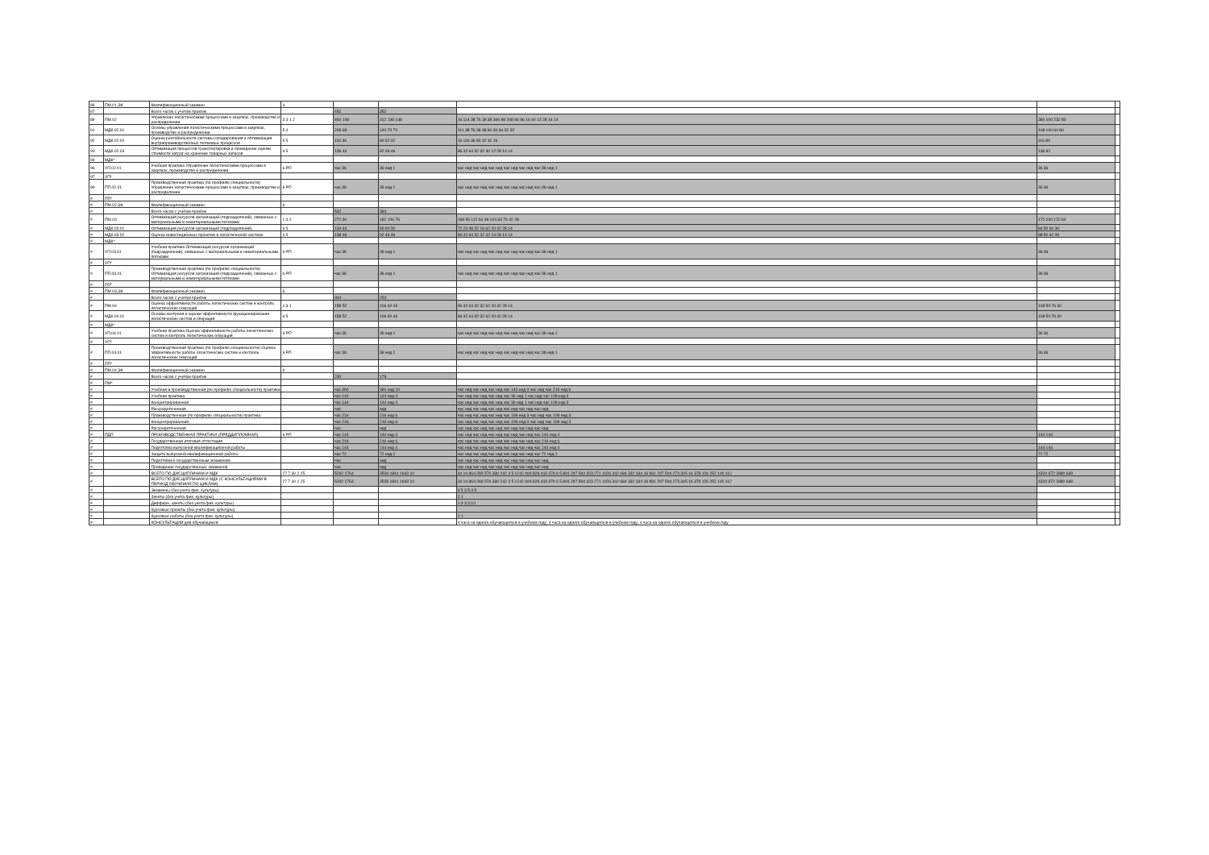| 86 | ПМ.01.ЭК | Квалификационный экзамен | 4 | | | | | |
| 87 | | Всего часов с учетом практик | | 452 | 352 | | | |
| 89 | ПМ.02 | Управление логистическими процессами в закупках, производстве и распределении | 3 3 1 2 | 460 148 | 312 148 148 | 16 114 38 76 38 38 306 98 208 96 96 16 40 12 28 14 14 | 360 100 232 80 | |
| 91 | МДК.02.01 | Основы управления логистическими процессами в закупках, производстве и распределении | 5 4 | 208 68 | 140 70 70 | 114 38 76 38 38 94 30 64 32 32 | 108 100 60 80 | |
| 92 | МДК.02.02 | Оценка рентабельности системы складирования и оптимизация внутрипроизводственных потоковых процессов | 5 5 | 116 36 | 80 32 32 | 16 116 36 80 32 32 16 | 116 80 | |
| 93 | МДК.02.03 | Оптимизация процессов транспортировки и проведение оценки стоимости затрат на хранение товарных запасов | 6 5 | 136 44 | 92 46 46 | 96 32 64 32 32 40 12 28 14 14 | 136 92 | |
| 94 | МДК* | | | | | | | |
| 96 | УП.02.01 | Учебная практика Управление логистическими процессами в закупках, производстве и распределении | 6 РП | час 36 | 36 нед 1 | час нед час нед час нед час нед час нед час 36 нед 1 | 36 36 | |
| 97 | УП* | | | | | | | |
| 99 | ПП.02.01 | Производственная практика (по профилю специальности) Управление логистическими процессами в закупках, производстве и распределении | 6 РП | час 36 | 36 нед 1 | час нед час нед час нед час нед час нед час 36 нед 1 | 36 36 | |
| # | ПП* | | | | | | | |
| # | ПМ.02.ЭК | Квалификационный экзамен | 6 | | | | | |
| # | | Всего часов с учетом практик | | 532 | 384 | | | |
| # | ПМ.03 | Оптимизация ресурсов организаций (подразделений), связанных с материальными и нематериальными потоками | 1 4 2 | 272 90 | 182 106 76 | 168 56 112 64 48 104 34 70 42 28 | 172 100 122 60 | |
| # | МДК.03.01 | Оптимизация ресурсов организаций (подразделений) | 6 5 | 134 44 | 90 60 30 | 72 24 48 32 16 62 20 42 28 14 | 84 50 60 30 | |
| # | МДК.03.02 | Оценка инвестиционных проектов в логистической системе | 6 5 | 138 46 | 92 46 46 | 96 32 64 32 32 42 14 28 14 14 | 88 50 62 30 | |
| # | МДК* | | | | | | | |
| # | УП.03.01 | Учебная практика Оптимизация ресурсов организаций (подразделений), связанных с материальными и нематериальными потоками | 6 РП | час 36 | 36 нед 1 | час нед час нед час нед час нед час нед час 36 нед 1 | 36 36 | |
| # | УП* | | | | | | | |
| # | ПП.03.01 | Производственная практика (по профилю специальности) Оптимизация ресурсов организаций (подразделений), связанных с материальными и нематериальными потоками | 6 РП | час 36 | 36 нед 1 | час нед час нед час нед час нед час нед час 36 нед 1 | 36 36 | |
| # | ПП* | | | | | | | |
| # | ПМ.03.ЭК | Квалификационный экзамен | 6 | | | | | |
| # | | Всего часов с учетом практик | | 344 | 254 | | | |
| # | ПМ.04 | Оценка эффективности работы логистических систем и контроль логистических операций | 1 3 1 | 158 52 | 106 60 46 | 96 32 64 32 32 62 20 42 28 14 | 108 50 76 30 | |
| # | МДК.04.01 | Основы контроля и оценки эффективности функционирования логистических систем и операций | 6 5 | 158 52 | 106 60 46 | 96 32 64 32 32 62 20 42 28 14 | 108 50 76 30 | |
| # | МДК* | | | | | | | |
| # | УП.04.01 | Учебная практика Оценка эффективности работы логистических систем и контроль логистических операций | 6 РП | час 36 | 36 нед 1 | час нед час нед час нед час нед час нед час 36 нед 1 | 36 36 | |
| # | УП* | | | | | | | |
| # | ПП.04.01 | Производственная практика (по профилю специальности) Оценка эффективности работы логистических систем и контроль логистических операций | 6 РП | час 36 | 36 нед 1 | час нед час нед час нед час нед час нед час 36 нед 1 | 36 36 | |
| # | ПП* | | | | | | | |
| # | ПМ.04.ЭК | Квалификационный экзамен | 6 | | | | | |
| # | | Всего часов с учетом практик | | 230 | 178 | | | |
| # | ПМ* | | | | | | | |
| # | | Учебная и производственная (по профилю специальности) практики | | час 360 | 360 нед 10 | час нед час нед час нед час 144 нед 4 час нед час 216 нед 6 | | |
| # | | Учебная практика | | час 144 | 144 нед 4 | час нед час нед час нед час 36 нед 1 час нед час 108 нед 3 | | |
| # | | Концентрированная | | час 144 | 144 нед 4 | час нед час нед час нед час 36 нед 1 час нед час 108 нед 3 | | |
| # | | Рассредоточенная | | час | нед | час нед час нед час нед час нед час нед час нед | | |
| # | | Производственная (по профилю специальности) практика | | час 216 | 216 нед 6 | час нед час нед час нед час 108 нед 3 час нед час 108 нед 3 | | |
| # | | Концентрированная | | час 216 | 216 нед 6 | час нед час нед час нед час 108 нед 3 час нед час 108 нед 3 | | |
| # | | Рассредоточенная | | час | нед | час нед час нед час нед час нед час нед час нед | | |
| # | ПДП | ПРОИЗВОДСТВЕННАЯ ПРАКТИКА (ПРЕДДИПЛОМНАЯ) | 6 РП | час 144 | 144 нед 4 | час нед час нед час нед час нед час нед час 144 нед 4 | 144 144 | |
| # | | Государственная итоговая аттестация | | час 216 | 216 нед 6 | час нед час нед час нед час нед час нед час 216 нед 6 | | |
| # | | Подготовка выпускной квалификационной работы | | час 144 | 144 нед 4 | час нед час нед час нед час нед час нед час 144 нед 4 | 144 144 | |
| # | | Защита выпускной квалификационной работы | | час 72 | 72 нед 2 | час нед час нед час нед час нед час нед час 72 нед 2 | 72 72 | |
| # | | Подготовка к государственным экзаменам | | час | нед | час нед час нед час нед час нед час нед час нед | | |
| # | | Проведение государственных экзаменов | | час | нед | час нед час нед час нед час нед час нед час нед | | |
| # | | ВСЕГО ПО ДИСЦИПЛИНАМ И МДК | 27 7 30 2 25 | 5292 1764 | 3528 1841 1643 10 | 34 10 864 283 576 330 242 4 5 1242 409 828 443 379 6 5 891 297 594 323 271 1026 342 684 332 334 18 891 297 594 273 305 16 378 126 252 140 112 | 4320 972 2880 648 | |
| # | | ВСЕГО ПО ДИСЦИПЛИНАМ И МДК (С КОНСУЛЬТАЦИЯМИ В ПЕРИОД ОБУЧЕНИЯ ПО ЦИКЛАМ) | 27 7 30 2 25 | 5292 1764 | 3528 1841 1643 10 | 34 10 864 283 576 330 242 4 5 1242 409 828 443 379 6 5 891 297 594 323 271 1026 342 684 332 334 18 891 297 594 273 305 16 378 126 252 140 112 | 4320 972 2880 648 | |
| # | | Экзамены (без учета физ. культуры) | | | | 3 5 3 5 3 5 | | |
| # | | Зачеты (без учета физ. культуры) | | | | 2 1 | | |
| # | | Дифферн. зачеты (без учета физ. культуры) | | | | 1 9 3 3 10 | | |
| # | | Курсовые проекты (без учета физ. культуры) | | | | | | |
| # | | Курсовые работы (без учета физ. культуры) | | | | 1 1 | | |
| # | | КОНСУЛЬТАЦИИ для обучающихся | | | | 4 часа на одного обучающегося в учебном году; 4 часа на одного обучающегося в учебном году; 4 часа на одного обучающегося в учебном году | | |